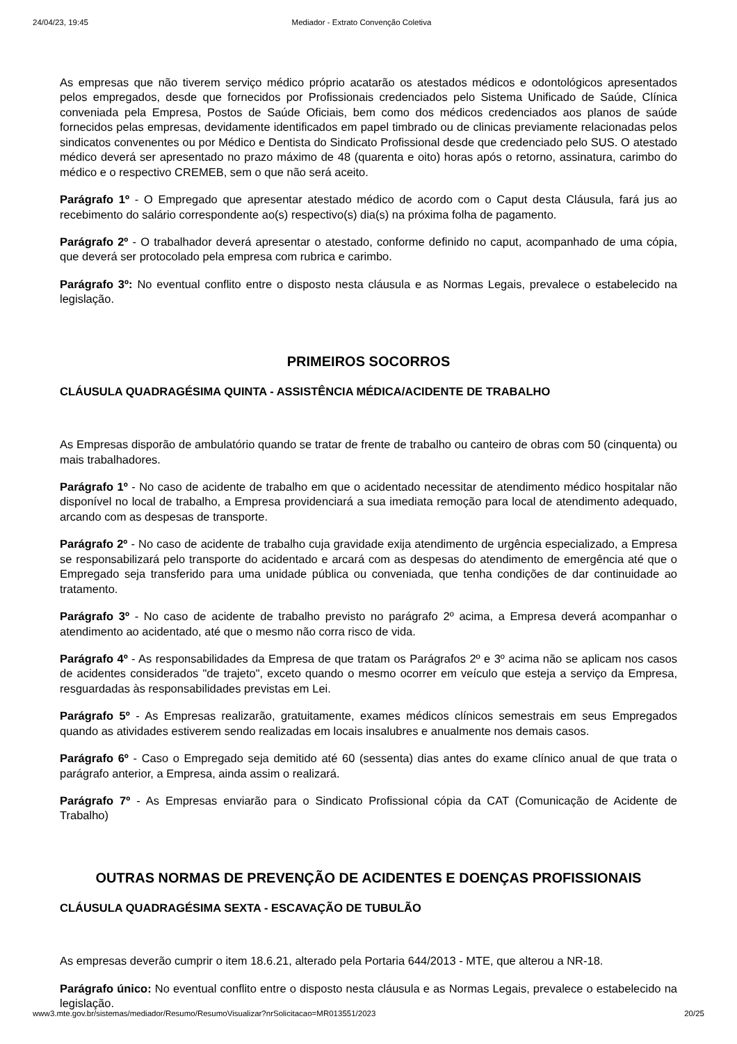24/04/23, 19:45 Mediador - Extrato Convenção Coletiva
As empresas que não tiverem serviço médico próprio acatarão os atestados médicos e odontológicos apresentados pelos empregados, desde que fornecidos por Profissionais credenciados pelo Sistema Unificado de Saúde, Clínica conveniada pela Empresa, Postos de Saúde Oficiais, bem como dos médicos credenciados aos planos de saúde fornecidos pelas empresas, devidamente identificados em papel timbrado ou de clinicas previamente relacionadas pelos sindicatos convenentes ou por Médico e Dentista do Sindicato Profissional desde que credenciado pelo SUS. O atestado médico deverá ser apresentado no prazo máximo de 48 (quarenta e oito) horas após o retorno, assinatura, carimbo do médico e o respectivo CREMEB, sem o que não será aceito.
Parágrafo 1º - O Empregado que apresentar atestado médico de acordo com o Caput desta Cláusula, fará jus ao recebimento do salário correspondente ao(s) respectivo(s) dia(s) na próxima folha de pagamento.
Parágrafo 2º - O trabalhador deverá apresentar o atestado, conforme definido no caput, acompanhado de uma cópia, que deverá ser protocolado pela empresa com rubrica e carimbo.
Parágrafo 3º: No eventual conflito entre o disposto nesta cláusula e as Normas Legais, prevalece o estabelecido na legislação.
PRIMEIROS SOCORROS
CLÁUSULA QUADRAGÉSIMA QUINTA - ASSISTÊNCIA MÉDICA/ACIDENTE DE TRABALHO
As Empresas disporão de ambulatório quando se tratar de frente de trabalho ou canteiro de obras com 50 (cinquenta) ou mais trabalhadores.
Parágrafo 1º - No caso de acidente de trabalho em que o acidentado necessitar de atendimento médico hospitalar não disponível no local de trabalho, a Empresa providenciará a sua imediata remoção para local de atendimento adequado, arcando com as despesas de transporte.
Parágrafo 2º - No caso de acidente de trabalho cuja gravidade exija atendimento de urgência especializado, a Empresa se responsabilizará pelo transporte do acidentado e arcará com as despesas do atendimento de emergência até que o Empregado seja transferido para uma unidade pública ou conveniada, que tenha condições de dar continuidade ao tratamento.
Parágrafo 3º - No caso de acidente de trabalho previsto no parágrafo 2º acima, a Empresa deverá acompanhar o atendimento ao acidentado, até que o mesmo não corra risco de vida.
Parágrafo 4º - As responsabilidades da Empresa de que tratam os Parágrafos 2º e 3º acima não se aplicam nos casos de acidentes considerados "de trajeto", exceto quando o mesmo ocorrer em veículo que esteja a serviço da Empresa, resguardadas às responsabilidades previstas em Lei.
Parágrafo 5º - As Empresas realizarão, gratuitamente, exames médicos clínicos semestrais em seus Empregados quando as atividades estiverem sendo realizadas em locais insalubres e anualmente nos demais casos.
Parágrafo 6º - Caso o Empregado seja demitido até 60 (sessenta) dias antes do exame clínico anual de que trata o parágrafo anterior, a Empresa, ainda assim o realizará.
Parágrafo 7º - As Empresas enviarão para o Sindicato Profissional cópia da CAT (Comunicação de Acidente de Trabalho)
OUTRAS NORMAS DE PREVENÇÃO DE ACIDENTES E DOENÇAS PROFISSIONAIS
CLÁUSULA QUADRAGÉSIMA SEXTA - ESCAVAÇÃO DE TUBULÃO
As empresas deverão cumprir o item 18.6.21, alterado pela Portaria 644/2013 - MTE, que alterou a NR-18.
Parágrafo único: No eventual conflito entre o disposto nesta cláusula e as Normas Legais, prevalece o estabelecido na legislação.
www3.mte.gov.br/sistemas/mediador/Resumo/ResumoVisualizar?nrSolicitacao=MR013551/2023 20/25